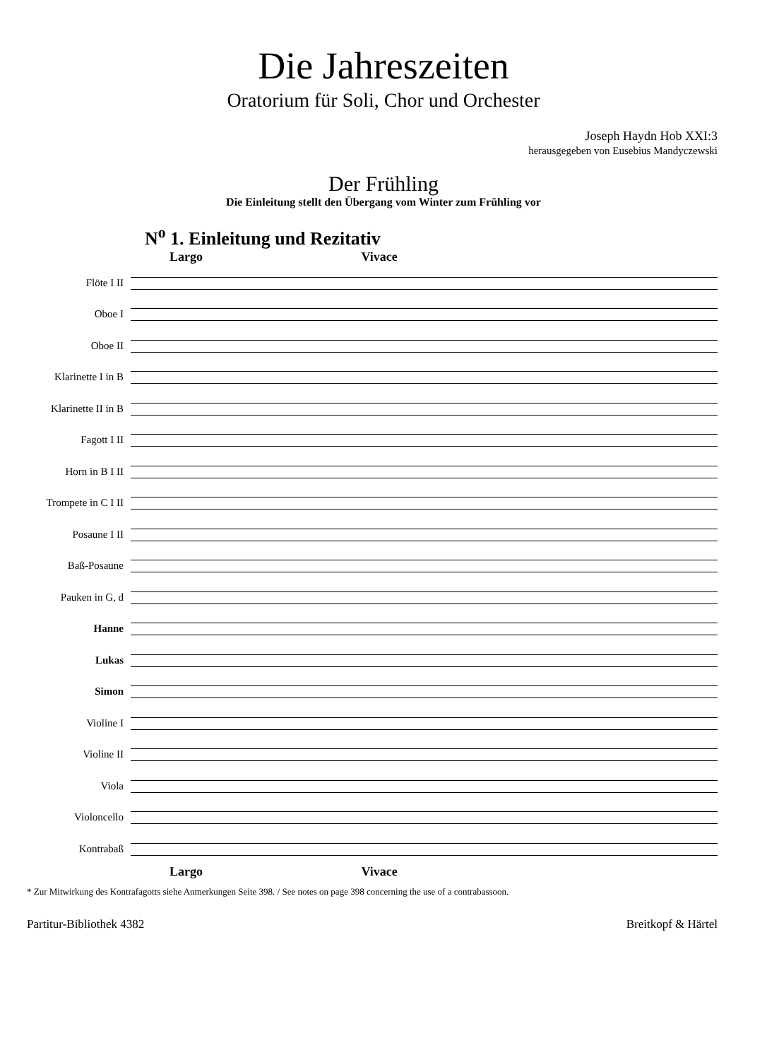Die Jahreszeiten
Oratorium für Soli, Chor und Orchester
Joseph Haydn Hob XXI:3
herausgegeben von Eusebius Mandyczewski
Der Frühling
Die Einleitung stellt den Übergang vom Winter zum Frühling vor
N<sup>o</sup> 1. Einleitung und Rezitativ
Largo Vivace
Flöte I II
Oboe I
Oboe II
Klarinette I in B
Klarinette II in B
Fagott I II
Horn in B I II
Trompete in C I II
Posaune I II
Baß-Posaune
Pauken in G, d
Hanne
Lukas
Simon
Violine I
Violine II
Viola
Violoncello
Kontrabaß
Largo Vivace
* Zur Mitwirkung des Kontrafagotts siehe Anmerkungen Seite 398. / See notes on page 398 concerning the use of a contrabassoon.
Partitur-Bibliothek 4382 Breitkopf & Härtel